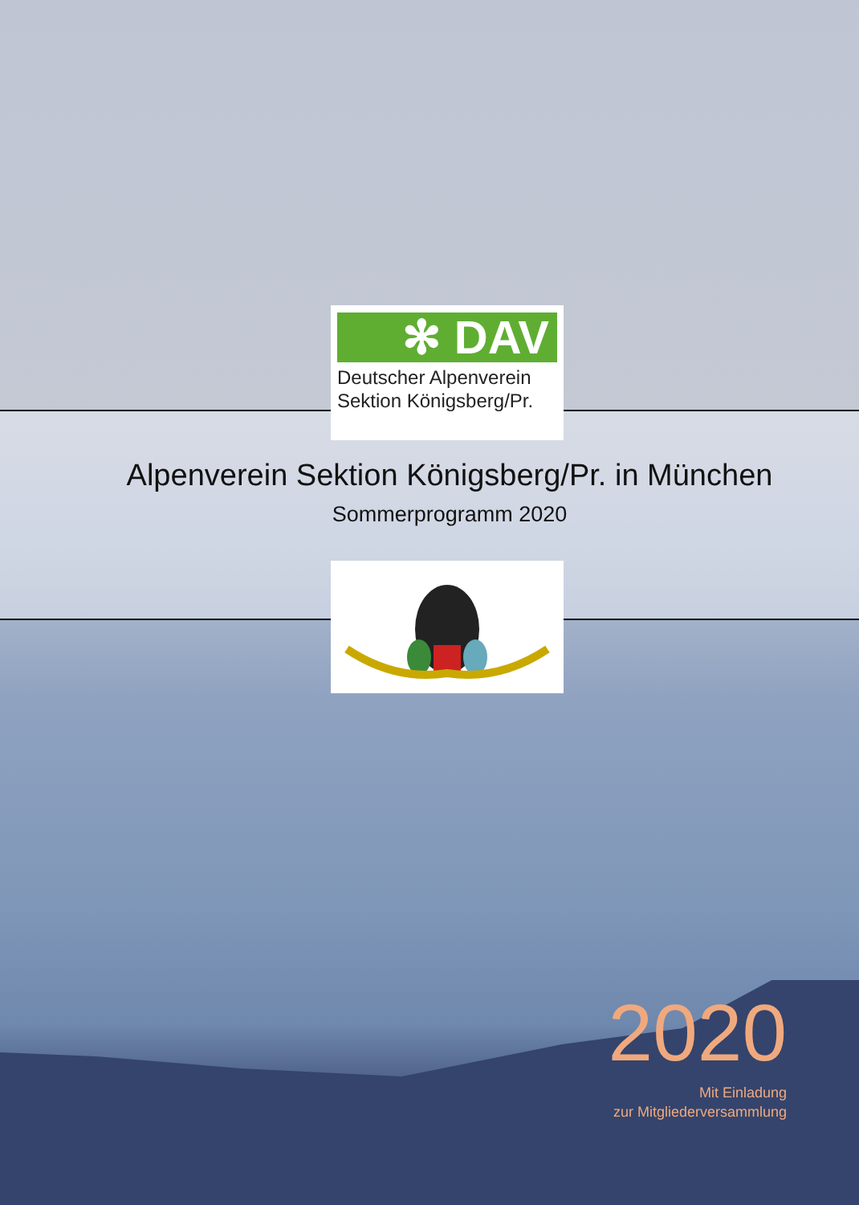✻ DAV
Deutscher Alpenverein
Sektion Königsberg/Pr.
Alpenverein Sektion Königsberg/Pr. in München
Sommerprogramm 2020
2020
Mit Einladung
zur Mitgliederversammlung